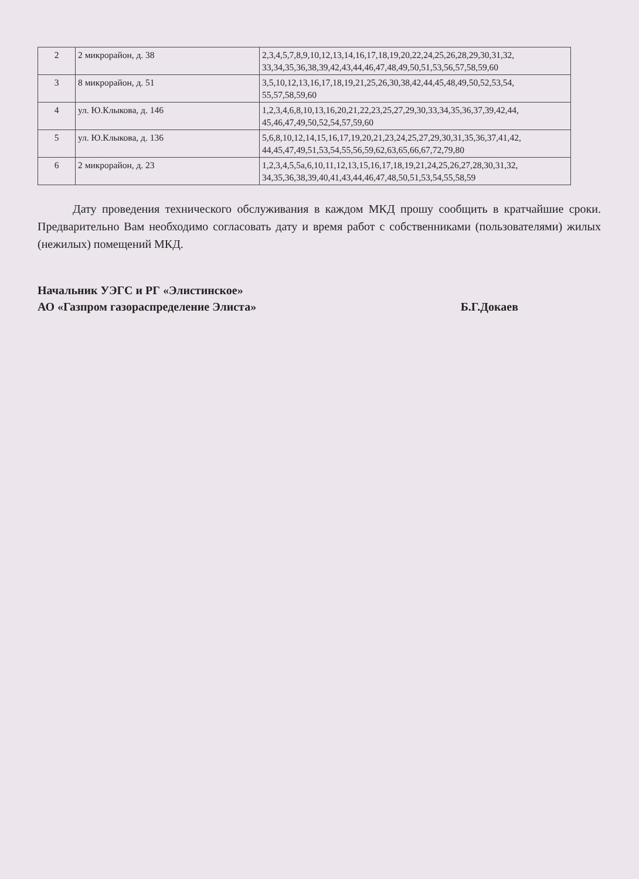| 2 | 2 микрорайон, д. 38 | 2,3,4,5,7,8,9,10,12,13,14,16,17,18,19,20,22,24,25,26,28,29,30,31,32, 33,34,35,36,38,39,42,43,44,46,47,48,49,50,51,53,56,57,58,59,60 |
| 3 | 8 микрорайон, д. 51 | 3,5,10,12,13,16,17,18,19,21,25,26,30,38,42,44,45,48,49,50,52,53,54, 55,57,58,59,60 |
| 4 | ул. Ю.Клыкова, д. 146 | 1,2,3,4,6,8,10,13,16,20,21,22,23,25,27,29,30,33,34,35,36,37,39,42,44, 45,46,47,49,50,52,54,57,59,60 |
| 5 | ул. Ю.Клыкова, д. 136 | 5,6,8,10,12,14,15,16,17,19,20,21,23,24,25,27,29,30,31,35,36,37,41,42, 44,45,47,49,51,53,54,55,56,59,62,63,65,66,67,72,79,80 |
| 6 | 2 микрорайон, д. 23 | 1,2,3,4,5,5а,6,10,11,12,13,15,16,17,18,19,21,24,25,26,27,28,30,31,32, 34,35,36,38,39,40,41,43,44,46,47,48,50,51,53,54,55,58,59 |
Дату проведения технического обслуживания в каждом МКД прошу сообщить в кратчайшие сроки. Предварительно Вам необходимо согласовать дату и время работ с собственниками (пользователями) жилых (нежилых) помещений МКД.
Начальник УЭГС и РГ «Элистинское»
АО «Газпром газораспределение Элиста»
Б.Г.Докаев